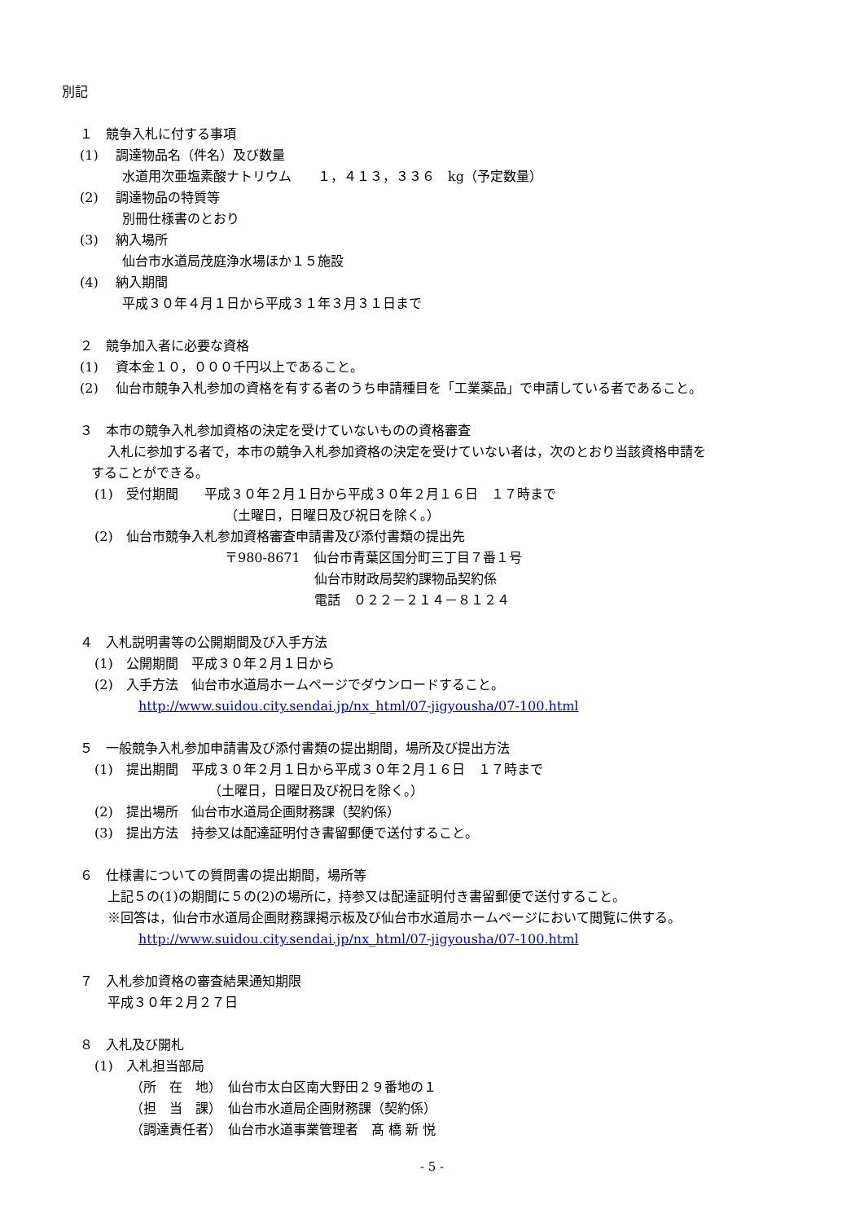別記
１　競争入札に付する事項
(1)　 調達物品名（件名）及び数量
水道用次亜塩素酸ナトリウム　　１，４１３，３３６　kg（予定数量）
(2)　 調達物品の特質等
別冊仕様書のとおり
(3)　 納入場所
仙台市水道局茂庭浄水場ほか１５施設
(4)　 納入期間
平成３０年４月１日から平成３１年３月３１日まで
２　競争加入者に必要な資格
(1)　 資本金１０，０００千円以上であること。
(2)　 仙台市競争入札参加の資格を有する者のうち申請種目を「工業薬品」で申請している者であること。
３　本市の競争入札参加資格の決定を受けていないものの資格審査
入札に参加する者で，本市の競争入札参加資格の決定を受けていない者は，次のとおり当該資格申請を
することができる。
(1)　受付期間　　平成３０年２月１日から平成３０年２月１６日　１７時まで
（土曜日，日曜日及び祝日を除く。）
(2)　仙台市競争入札参加資格審査申請書及び添付書類の提出先
〒980-8671　仙台市青葉区国分町三丁目７番１号
仙台市財政局契約課物品契約係
電話　０２２－２１４－８１２４
４　入札説明書等の公開期間及び入手方法
(1)　公開期間　平成３０年２月１日から
(2)　入手方法　仙台市水道局ホームページでダウンロードすること。
http://www.suidou.city.sendai.jp/nx_html/07-jigyousha/07-100.html
５　一般競争入札参加申請書及び添付書類の提出期間，場所及び提出方法
(1)　提出期間　平成３０年２月１日から平成３０年２月１６日　１７時まで
（土曜日，日曜日及び祝日を除く。）
(2)　提出場所　仙台市水道局企画財務課（契約係）
(3)　提出方法　持参又は配達証明付き書留郵便で送付すること。
６　仕様書についての質問書の提出期間，場所等
上記５の(1)の期間に５の(2)の場所に，持参又は配達証明付き書留郵便で送付すること。
※回答は，仙台市水道局企画財務課掲示板及び仙台市水道局ホームページにおいて閲覧に供する。
http://www.suidou.city.sendai.jp/nx_html/07-jigyousha/07-100.html
７　入札参加資格の審査結果通知期限
平成３０年２月２７日
８　入札及び開札
(1)　入札担当部局
（所　在　地）　仙台市太白区南大野田２９番地の１
（担　当　課）　仙台市水道局企画財務課（契約係）
（調達責任者）　仙台市水道事業管理者　髙 橋 新 悦
- 5 -